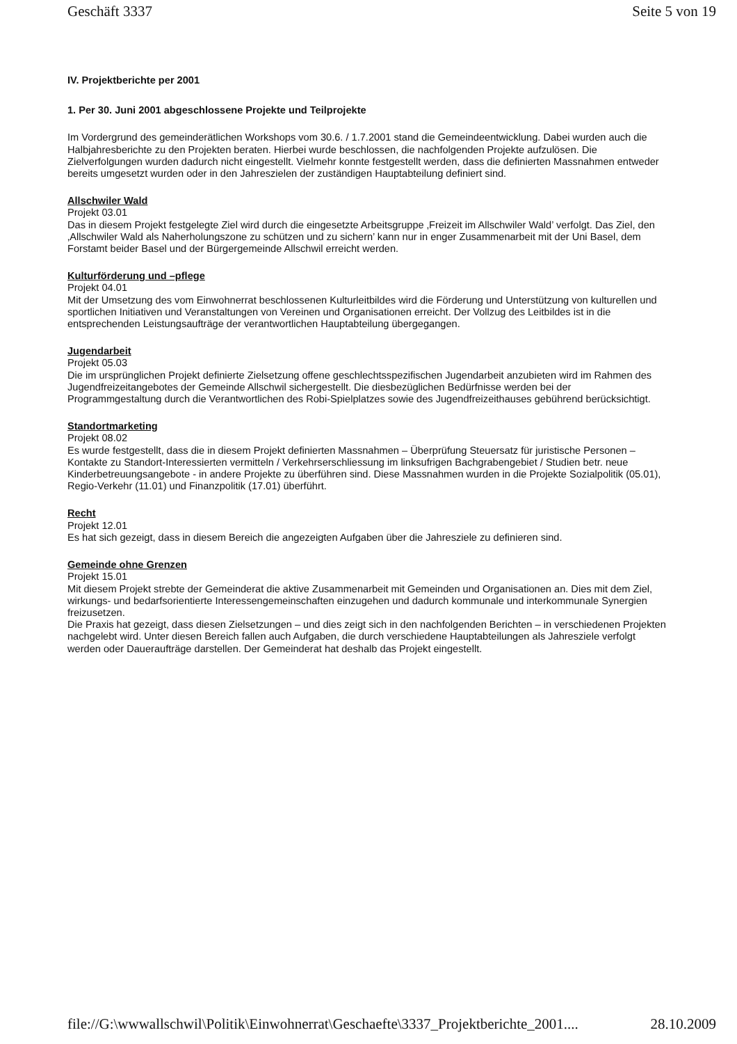Geschäft 3337 Seite 5 von 19
IV. Projektberichte per 2001
1. Per 30. Juni 2001 abgeschlossene Projekte und Teilprojekte
Im Vordergrund des gemeinderätlichen Workshops vom 30.6. / 1.7.2001 stand die Gemeindeentwicklung. Dabei wurden auch die Halbjahresberichte zu den Projekten beraten. Hierbei wurde beschlossen, die nachfolgenden Projekte aufzulösen. Die Zielverfolgungen wurden dadurch nicht eingestellt. Vielmehr konnte festgestellt werden, dass die definierten Massnahmen entweder bereits umgesetzt wurden oder in den Jahreszielen der zuständigen Hauptabteilung definiert sind.
Allschwiler Wald
Projekt 03.01
Das in diesem Projekt festgelegte Ziel wird durch die eingesetzte Arbeitsgruppe ‚Freizeit im Allschwiler Wald’ verfolgt. Das Ziel, den ‚Allschwiler Wald als Naherholungszone zu schützen und zu sichern’ kann nur in enger Zusammenarbeit mit der Uni Basel, dem Forstamt beider Basel und der Bürgergemeinde Allschwil erreicht werden.
Kulturförderung und –pflege
Projekt 04.01
Mit der Umsetzung des vom Einwohnerrat beschlossenen Kulturleitbildes wird die Förderung und Unterstützung von kulturellen und sportlichen Initiativen und Veranstaltungen von Vereinen und Organisationen erreicht. Der Vollzug des Leitbildes ist in die entsprechenden Leistungsaufträge der verantwortlichen Hauptabteilung übergegangen.
Jugendarbeit
Projekt 05.03
Die im ursprünglichen Projekt definierte Zielsetzung offene geschlechtsspezifischen Jugendarbeit anzubieten wird im Rahmen des Jugendfreizeitangebotes der Gemeinde Allschwil sichergestellt. Die diesbezüglichen Bedürfnisse werden bei der Programmgestaltung durch die Verantwortlichen des Robi-Spielplatzes sowie des Jugendfreizeithauses gebührend berücksichtigt.
Standortmarketing
Projekt 08.02
Es wurde festgestellt, dass die in diesem Projekt definierten Massnahmen – Überprüfung Steuersatz für juristische Personen – Kontakte zu Standort-Interessierten vermitteln / Verkehrserschliessung im linksufrigen Bachgrabengebiet / Studien betr. neue Kinderbetreuungsangebote - in andere Projekte zu überführen sind. Diese Massnahmen wurden in die Projekte Sozialpolitik (05.01), Regio-Verkehr (11.01) und Finanzpolitik (17.01) überführt.
Recht
Projekt 12.01
Es hat sich gezeigt, dass in diesem Bereich die angezeigten Aufgaben über die Jahresziele zu definieren sind.
Gemeinde ohne Grenzen
Projekt 15.01
Mit diesem Projekt strebte der Gemeinderat die aktive Zusammenarbeit mit Gemeinden und Organisationen an. Dies mit dem Ziel, wirkungs- und bedarfsorientierte Interessengemeinschaften einzugehen und dadurch kommunale und interkommunale Synergien freizusetzen.
Die Praxis hat gezeigt, dass diesen Zielsetzungen – und dies zeigt sich in den nachfolgenden Berichten – in verschiedenen Projekten nachgelebt wird. Unter diesen Bereich fallen auch Aufgaben, die durch verschiedene Hauptabteilungen als Jahresziele verfolgt werden oder Daueraufträge darstellen. Der Gemeinderat hat deshalb das Projekt eingestellt.
file://G:\wwwallschwil\Politik\Einwohnerrat\Geschaefte\3337_Projektberichte_2001.... 28.10.2009